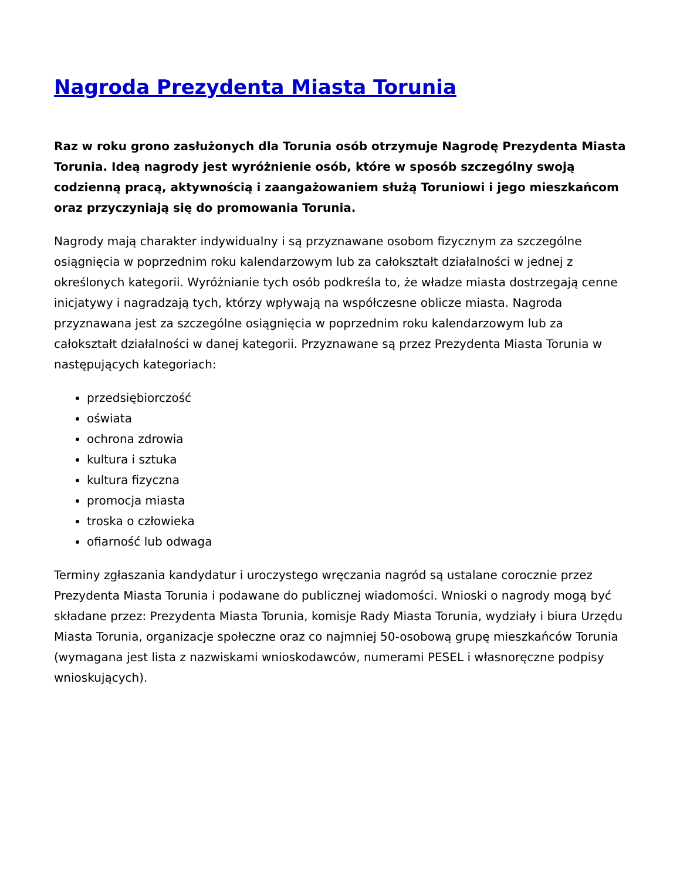Nagroda Prezydenta Miasta Torunia
Raz w roku grono zasłużonych dla Torunia osób otrzymuje Nagrodę Prezydenta Miasta Torunia. Ideą nagrody jest wyróżnienie osób, które w sposób szczególny swoją codzienną pracą, aktywnością i zaangażowaniem służą Toruniowi i jego mieszkańcom oraz przyczyniają się do promowania Torunia.
Nagrody mają charakter indywidualny i są przyznawane osobom fizycznym za szczególne osiągnięcia w poprzednim roku kalendarzowym lub za całokształt działalności w jednej z określonych kategorii. Wyróżnianie tych osób podkreśla to, że władze miasta dostrzegają cenne inicjatywy i nagradzają tych, którzy wpływają na współczesne oblicze miasta. Nagroda przyznawana jest za szczególne osiągnięcia w poprzednim roku kalendarzowym lub za całokształt działalności w danej kategorii. Przyznawane są przez Prezydenta Miasta Torunia w następujących kategoriach:
przedsiębiorczość
oświata
ochrona zdrowia
kultura i sztuka
kultura fizyczna
promocja miasta
troska o człowieka
ofiarność lub odwaga
Terminy zgłaszania kandydatur i uroczystego wręczania nagród są ustalane corocznie przez Prezydenta Miasta Torunia i podawane do publicznej wiadomości. Wnioski o nagrody mogą być składane przez: Prezydenta Miasta Torunia, komisje Rady Miasta Torunia, wydziały i biura Urzędu Miasta Torunia, organizacje społeczne oraz co najmniej 50-osobową grupę mieszkańców Torunia (wymagana jest lista z nazwiskami wnioskodawców, numerami PESEL i własnoręczne podpisy wnioskujących).